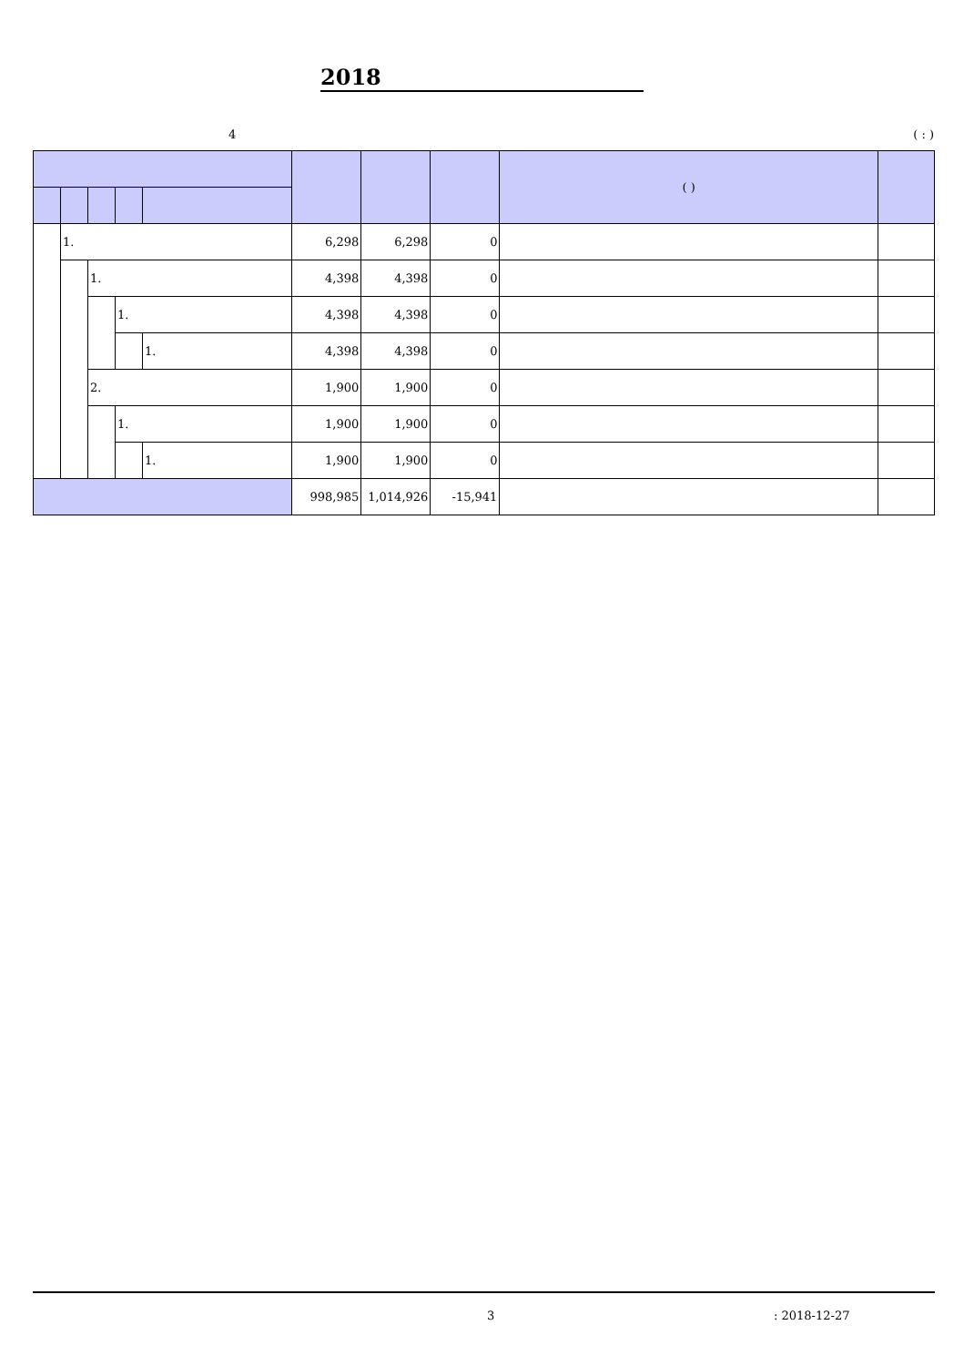2018
4 ( : )
| | | | | | | | | ( ) | |
| --- | --- | --- | --- | --- | --- | --- | --- | --- | --- |
| | 1. | | | | 6,298 | 6,298 | 0 | | |
| | | 1. | | | 4,398 | 4,398 | 0 | | |
| | | | 1. | | 4,398 | 4,398 | 0 | | |
| | | | | 1. | 4,398 | 4,398 | 0 | | |
| | | 2. | | | 1,900 | 1,900 | 0 | | |
| | | | 1. | | 1,900 | 1,900 | 0 | | |
| | | | | 1. | 1,900 | 1,900 | 0 | | |
| | | | | | 998,985 | 1,014,926 | -15,941 | | |
3 : 2018-12-27